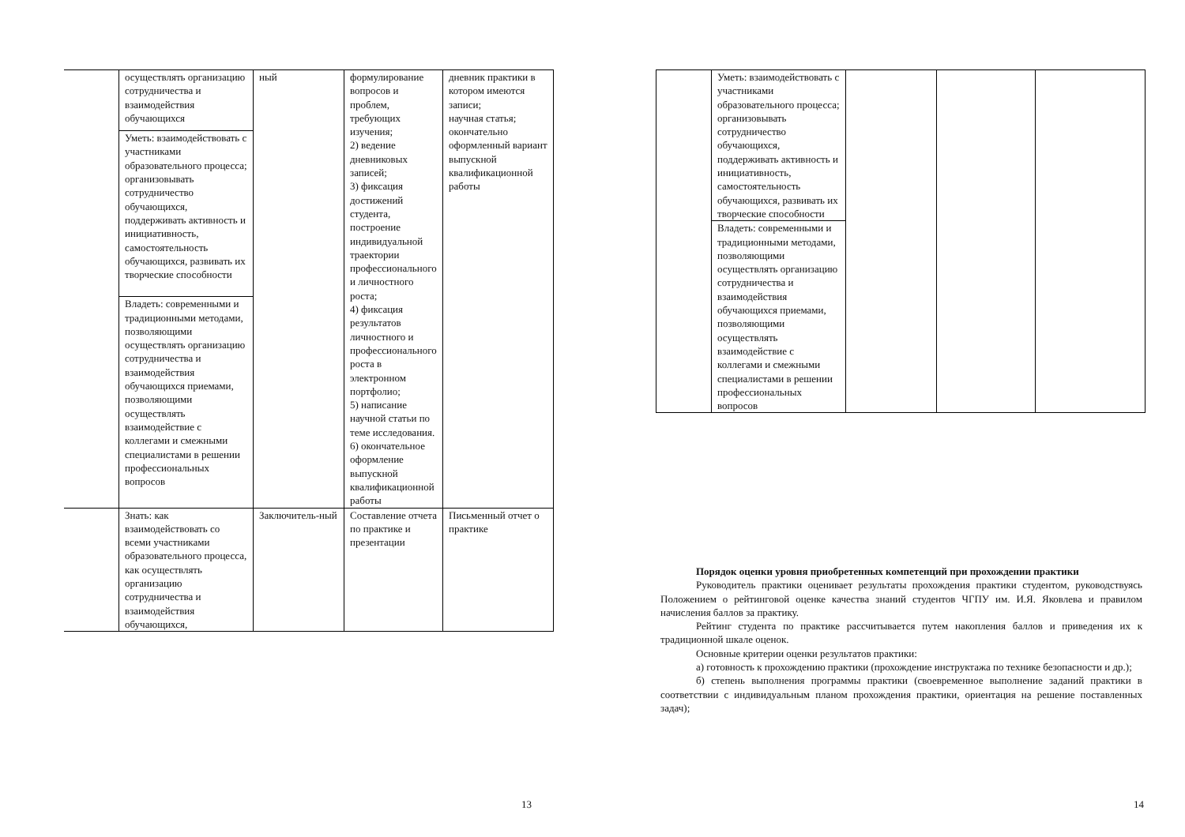| | осуществлять организацию сотрудничества и взаимодействия обучающихся | ный | формулирование вопросов и проблем, требующих изучения; 2) ведение дневниковых записей; 3) фиксация достижений студента, построение индивидуальной траектории профессионального и личностного роста; 4) фиксация результатов личностного и профессионального роста в электронном портфолио; 5) написание научной статьи по теме исследования. 6) окончательное оформление выпускной квалификационной работы | дневник практики в котором имеются записи; научная статья; окончательно оформленный вариант выпускной квалификационной работы |
| | Уметь: взаимодействовать с участниками образовательного процесса; организовывать сотрудничество обучающихся, поддерживать активность и инициативность, самостоятельность обучающихся, развивать их творческие способности | | | |
| | Владеть: современными и традиционными методами, позволяющими осуществлять организацию сотрудничества и взаимодействия обучающихся приемами, позволяющими осуществлять взаимодействие с коллегами и смежными специалистами в решении профессиональных вопросов | | | |
| | Знать: как взаимодействовать со всеми участниками образовательного процесса, как осуществлять организацию сотрудничества и взаимодействия обучающихся, | Заключитель-ный | Составление отчета по практике и презентации | Письменный отчет о практике |
13
| | Уметь: взаимодействовать с участниками образовательного процесса; организовывать сотрудничество обучающихся, поддерживать активность и инициативность, самостоятельность обучающихся, развивать их творческие способности | | | |
| | Владеть: современными и традиционными методами, позволяющими осуществлять организацию сотрудничества и взаимодействия обучающихся приемами, позволяющими осуществлять взаимодействие с коллегами и смежными специалистами в решении профессиональных вопросов | | | |
Порядок оценки уровня приобретенных компетенций при прохождении практики
Руководитель практики оценивает результаты прохождения практики студентом, руководствуясь Положением о рейтинговой оценке качества знаний студентов ЧГПУ им. И.Я. Яковлева и правилом начисления баллов за практику.
Рейтинг студента по практике рассчитывается путем накопления баллов и приведения их к традиционной шкале оценок.
Основные критерии оценки результатов практики:
а) готовность к прохождению практики (прохождение инструктажа по технике безопасности и др.);
б) степень выполнения программы практики (своевременное выполнение заданий практики в соответствии с индивидуальным планом прохождения практики, ориентация на решение поставленных задач);
14